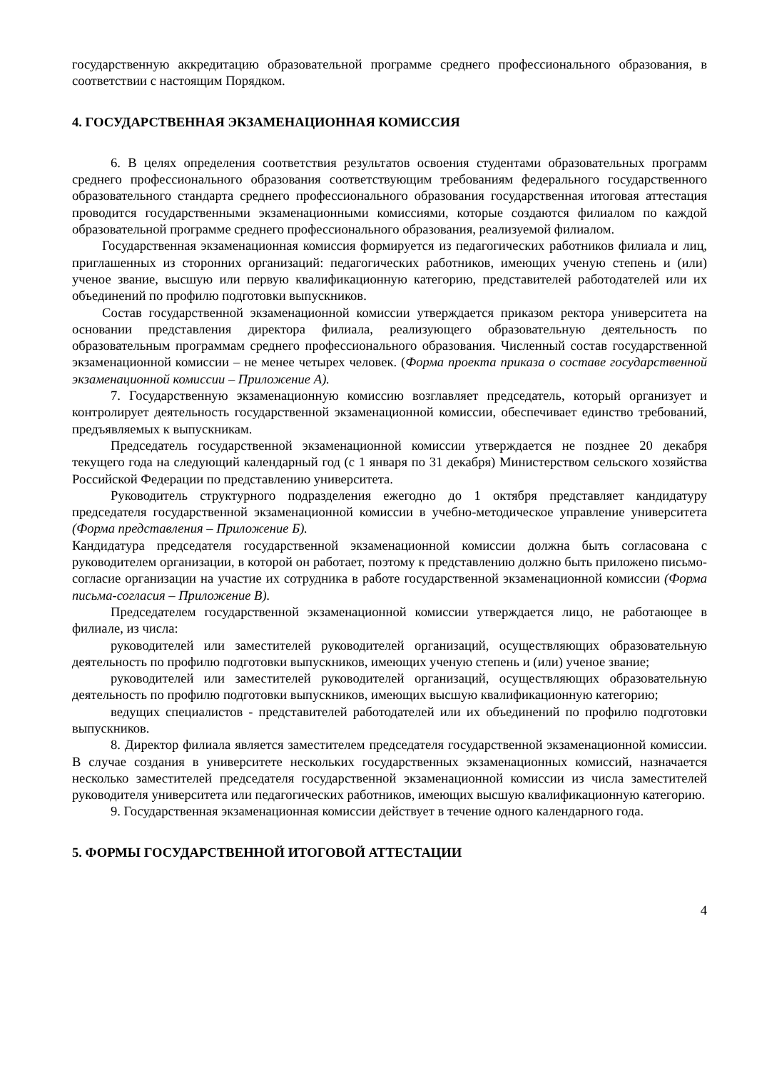государственную аккредитацию образовательной программе среднего профессионального образования, в соответствии с настоящим Порядком.
4. ГОСУДАРСТВЕННАЯ ЭКЗАМЕНАЦИОННАЯ КОМИССИЯ
6. В целях определения соответствия результатов освоения студентами образовательных программ среднего профессионального образования соответствующим требованиям федерального государственного образовательного стандарта среднего профессионального образования государственная итоговая аттестация проводится государственными экзаменационными комиссиями, которые создаются филиалом по каждой образовательной программе среднего профессионального образования, реализуемой филиалом.
Государственная экзаменационная комиссия формируется из педагогических работников филиала и лиц, приглашенных из сторонних организаций: педагогических работников, имеющих ученую степень и (или) ученое звание, высшую или первую квалификационную категорию, представителей работодателей или их объединений по профилю подготовки выпускников.
Состав государственной экзаменационной комиссии утверждается приказом ректора университета на основании представления директора филиала, реализующего образовательную деятельность по образовательным программам среднего профессионального образования. Численный состав государственной экзаменационной комиссии – не менее четырех человек. (Форма проекта приказа о составе государственной экзаменационной комиссии – Приложение А).
7. Государственную экзаменационную комиссию возглавляет председатель, который организует и контролирует деятельность государственной экзаменационной комиссии, обеспечивает единство требований, предъявляемых к выпускникам.
Председатель государственной экзаменационной комиссии утверждается не позднее 20 декабря текущего года на следующий календарный год (с 1 января по 31 декабря) Министерством сельского хозяйства Российской Федерации по представлению университета.
Руководитель структурного подразделения ежегодно до 1 октября представляет кандидатуру председателя государственной экзаменационной комиссии в учебно-методическое управление университета (Форма представления – Приложение Б).
Кандидатура председателя государственной экзаменационной комиссии должна быть согласована с руководителем организации, в которой он работает, поэтому к представлению должно быть приложено письмо-согласие организации на участие их сотрудника в работе государственной экзаменационной комиссии (Форма письма-согласия – Приложение В).
Председателем государственной экзаменационной комиссии утверждается лицо, не работающее в филиале, из числа:
руководителей или заместителей руководителей организаций, осуществляющих образовательную деятельность по профилю подготовки выпускников, имеющих ученую степень и (или) ученое звание;
руководителей или заместителей руководителей организаций, осуществляющих образовательную деятельность по профилю подготовки выпускников, имеющих высшую квалификационную категорию;
ведущих специалистов - представителей работодателей или их объединений по профилю подготовки выпускников.
8. Директор филиала является заместителем председателя государственной экзаменационной комиссии. В случае создания в университете нескольких государственных экзаменационных комиссий, назначается несколько заместителей председателя государственной экзаменационной комиссии из числа заместителей руководителя университета или педагогических работников, имеющих высшую квалификационную категорию.
9. Государственная экзаменационная комиссии действует в течение одного календарного года.
5. ФОРМЫ ГОСУДАРСТВЕННОЙ ИТОГОВОЙ АТТЕСТАЦИИ
4